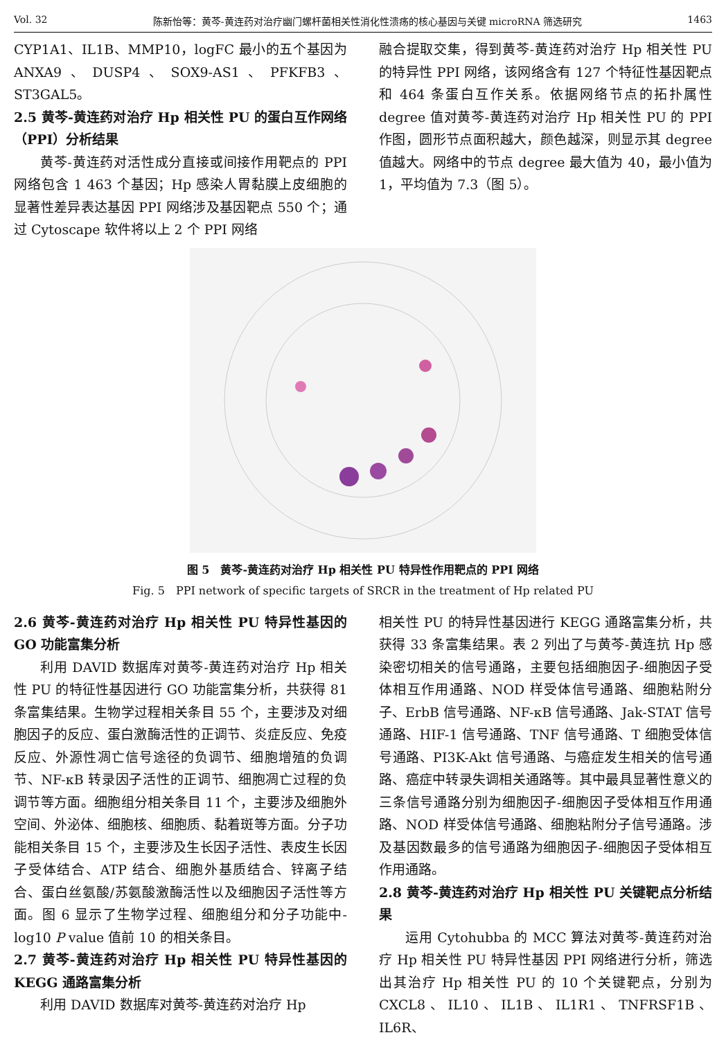Vol. 32 陈新怡等：黄芩-黄连药对治疗幽门螺杆菌相关性消化性溃疡的核心基因与关键 microRNA 筛选研究 1463
CYP1A1、IL1B、MMP10，logFC 最小的五个基因为ANXA9、DUSP4、SOX9-AS1、PFKFB3、ST3GAL5。
2.5 黄芩-黄连药对治疗 Hp 相关性 PU 的蛋白互作网络（PPI）分析结果
黄芩-黄连药对活性成分直接或间接作用靶点的 PPI 网络包含 1 463 个基因；Hp 感染人胃黏膜上皮细胞的显著性差异表达基因 PPI 网络涉及基因靶点 550 个；通过 Cytoscape 软件将以上 2 个 PPI 网络
融合提取交集，得到黄芩-黄连药对治疗 Hp 相关性 PU 的特异性 PPI 网络，该网络含有 127 个特征性基因靶点和 464 条蛋白互作关系。依据网络节点的拓扑属性 degree 值对黄芩-黄连药对治疗 Hp 相关性 PU 的 PPI 作图，圆形节点面积越大，颜色越深，则显示其 degree 值越大。网络中的节点 degree 最大值为 40，最小值为 1，平均值为 7.3（图 5）。
图 5　黄芩-黄连药对治疗 Hp 相关性 PU 特异性作用靶点的 PPI 网络
Fig. 5　PPI network of specific targets of SRCR in the treatment of Hp related PU
2.6 黄芩-黄连药对治疗 Hp 相关性 PU 特异性基因的 GO 功能富集分析
利用 DAVID 数据库对黄芩-黄连药对治疗 Hp 相关性 PU 的特征性基因进行 GO 功能富集分析，共获得 81 条富集结果。生物学过程相关条目 55 个，主要涉及对细胞因子的反应、蛋白激酶活性的正调节、炎症反应、免疫反应、外源性凋亡信号途径的负调节、细胞增殖的负调节、NF-κB 转录因子活性的正调节、细胞凋亡过程的负调节等方面。细胞组分相关条目 11 个，主要涉及细胞外空间、外泌体、细胞核、细胞质、黏着斑等方面。分子功能相关条目 15 个，主要涉及生长因子活性、表皮生长因子受体结合、ATP 结合、细胞外基质结合、锌离子结合、蛋白丝氨酸/苏氨酸激酶活性以及细胞因子活性等方面。图 6 显示了生物学过程、细胞组分和分子功能中-log10 P value 值前 10 的相关条目。
2.7 黄芩-黄连药对治疗 Hp 相关性 PU 特异性基因的 KEGG 通路富集分析
利用 DAVID 数据库对黄芩-黄连药对治疗 Hp
相关性 PU 的特异性基因进行 KEGG 通路富集分析，共获得 33 条富集结果。表 2 列出了与黄芩-黄连抗 Hp 感染密切相关的信号通路，主要包括细胞因子-细胞因子受体相互作用通路、NOD 样受体信号通路、细胞粘附分子、ErbB 信号通路、NF-κB 信号通路、Jak-STAT 信号通路、HIF-1 信号通路、TNF 信号通路、T 细胞受体信号通路、PI3K-Akt 信号通路、与癌症发生相关的信号通路、癌症中转录失调相关通路等。其中最具显著性意义的三条信号通路分别为细胞因子-细胞因子受体相互作用通路、NOD 样受体信号通路、细胞粘附分子信号通路。涉及基因数最多的信号通路为细胞因子-细胞因子受体相互作用通路。
2.8 黄芩-黄连药对治疗 Hp 相关性 PU 关键靶点分析结果
运用 Cytohubba 的 MCC 算法对黄芩-黄连药对治疗 Hp 相关性 PU 特异性基因 PPI 网络进行分析，筛选出其治疗 Hp 相关性 PU 的 10 个关键靶点，分别为 CXCL8、IL10、IL1B、IL1R1、TNFRSF1B、IL6R、